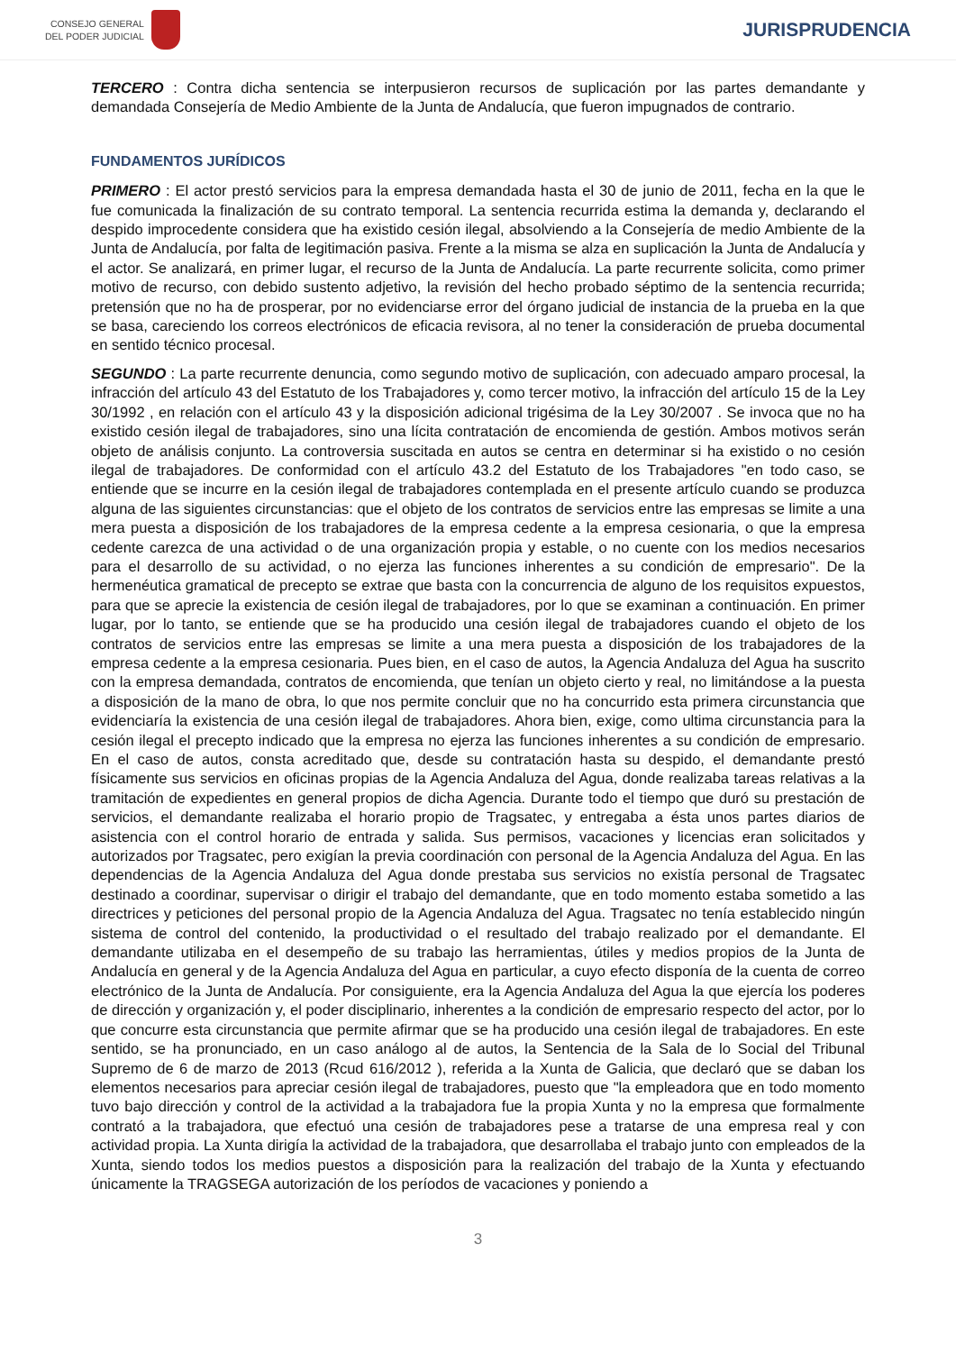CONSEJO GENERAL
DEL PODER JUDICIAL
JURISPRUDENCIA
TERCERO : Contra dicha sentencia se interpusieron recursos de suplicación por las partes demandante y demandada Consejería de Medio Ambiente de la Junta de Andalucía, que fueron impugnados de contrario.
FUNDAMENTOS JURÍDICOS
PRIMERO : El actor prestó servicios para la empresa demandada hasta el 30 de junio de 2011, fecha en la que le fue comunicada la finalización de su contrato temporal. La sentencia recurrida estima la demanda y, declarando el despido improcedente considera que ha existido cesión ilegal, absolviendo a la Consejería de medio Ambiente de la Junta de Andalucía, por falta de legitimación pasiva. Frente a la misma se alza en suplicación la Junta de Andalucía y el actor. Se analizará, en primer lugar, el recurso de la Junta de Andalucía. La parte recurrente solicita, como primer motivo de recurso, con debido sustento adjetivo, la revisión del hecho probado séptimo de la sentencia recurrida; pretensión que no ha de prosperar, por no evidenciarse error del órgano judicial de instancia de la prueba en la que se basa, careciendo los correos electrónicos de eficacia revisora, al no tener la consideración de prueba documental en sentido técnico procesal.
SEGUNDO : La parte recurrente denuncia, como segundo motivo de suplicación, con adecuado amparo procesal, la infracción del artículo 43 del Estatuto de los Trabajadores y, como tercer motivo, la infracción del artículo 15 de la Ley 30/1992 , en relación con el artículo 43 y la disposición adicional trigésima de la Ley 30/2007 . Se invoca que no ha existido cesión ilegal de trabajadores, sino una lícita contratación de encomienda de gestión. Ambos motivos serán objeto de análisis conjunto. La controversia suscitada en autos se centra en determinar si ha existido o no cesión ilegal de trabajadores. De conformidad con el artículo 43.2 del Estatuto de los Trabajadores "en todo caso, se entiende que se incurre en la cesión ilegal de trabajadores contemplada en el presente artículo cuando se produzca alguna de las siguientes circunstancias: que el objeto de los contratos de servicios entre las empresas se limite a una mera puesta a disposición de los trabajadores de la empresa cedente a la empresa cesionaria, o que la empresa cedente carezca de una actividad o de una organización propia y estable, o no cuente con los medios necesarios para el desarrollo de su actividad, o no ejerza las funciones inherentes a su condición de empresario". De la hermenéutica gramatical de precepto se extrae que basta con la concurrencia de alguno de los requisitos expuestos, para que se aprecie la existencia de cesión ilegal de trabajadores, por lo que se examinan a continuación. En primer lugar, por lo tanto, se entiende que se ha producido una cesión ilegal de trabajadores cuando el objeto de los contratos de servicios entre las empresas se limite a una mera puesta a disposición de los trabajadores de la empresa cedente a la empresa cesionaria. Pues bien, en el caso de autos, la Agencia Andaluza del Agua ha suscrito con la empresa demandada, contratos de encomienda, que tenían un objeto cierto y real, no limitándose a la puesta a disposición de la mano de obra, lo que nos permite concluir que no ha concurrido esta primera circunstancia que evidenciaría la existencia de una cesión ilegal de trabajadores. Ahora bien, exige, como ultima circunstancia para la cesión ilegal el precepto indicado que la empresa no ejerza las funciones inherentes a su condición de empresario. En el caso de autos, consta acreditado que, desde su contratación hasta su despido, el demandante prestó físicamente sus servicios en oficinas propias de la Agencia Andaluza del Agua, donde realizaba tareas relativas a la tramitación de expedientes en general propios de dicha Agencia. Durante todo el tiempo que duró su prestación de servicios, el demandante realizaba el horario propio de Tragsatec, y entregaba a ésta unos partes diarios de asistencia con el control horario de entrada y salida. Sus permisos, vacaciones y licencias eran solicitados y autorizados por Tragsatec, pero exigían la previa coordinación con personal de la Agencia Andaluza del Agua. En las dependencias de la Agencia Andaluza del Agua donde prestaba sus servicios no existía personal de Tragsatec destinado a coordinar, supervisar o dirigir el trabajo del demandante, que en todo momento estaba sometido a las directrices y peticiones del personal propio de la Agencia Andaluza del Agua. Tragsatec no tenía establecido ningún sistema de control del contenido, la productividad o el resultado del trabajo realizado por el demandante. El demandante utilizaba en el desempeño de su trabajo las herramientas, útiles y medios propios de la Junta de Andalucía en general y de la Agencia Andaluza del Agua en particular, a cuyo efecto disponía de la cuenta de correo electrónico de la Junta de Andalucía. Por consiguiente, era la Agencia Andaluza del Agua la que ejercía los poderes de dirección y organización y, el poder disciplinario, inherentes a la condición de empresario respecto del actor, por lo que concurre esta circunstancia que permite afirmar que se ha producido una cesión ilegal de trabajadores. En este sentido, se ha pronunciado, en un caso análogo al de autos, la Sentencia de la Sala de lo Social del Tribunal Supremo de 6 de marzo de 2013 (Rcud 616/2012 ), referida a la Xunta de Galicia, que declaró que se daban los elementos necesarios para apreciar cesión ilegal de trabajadores, puesto que "la empleadora que en todo momento tuvo bajo dirección y control de la actividad a la trabajadora fue la propia Xunta y no la empresa que formalmente contrató a la trabajadora, que efectuó una cesión de trabajadores pese a tratarse de una empresa real y con actividad propia. La Xunta dirigía la actividad de la trabajadora, que desarrollaba el trabajo junto con empleados de la Xunta, siendo todos los medios puestos a disposición para la realización del trabajo de la Xunta y efectuando únicamente la TRAGSEGA autorización de los períodos de vacaciones y poniendo a
3